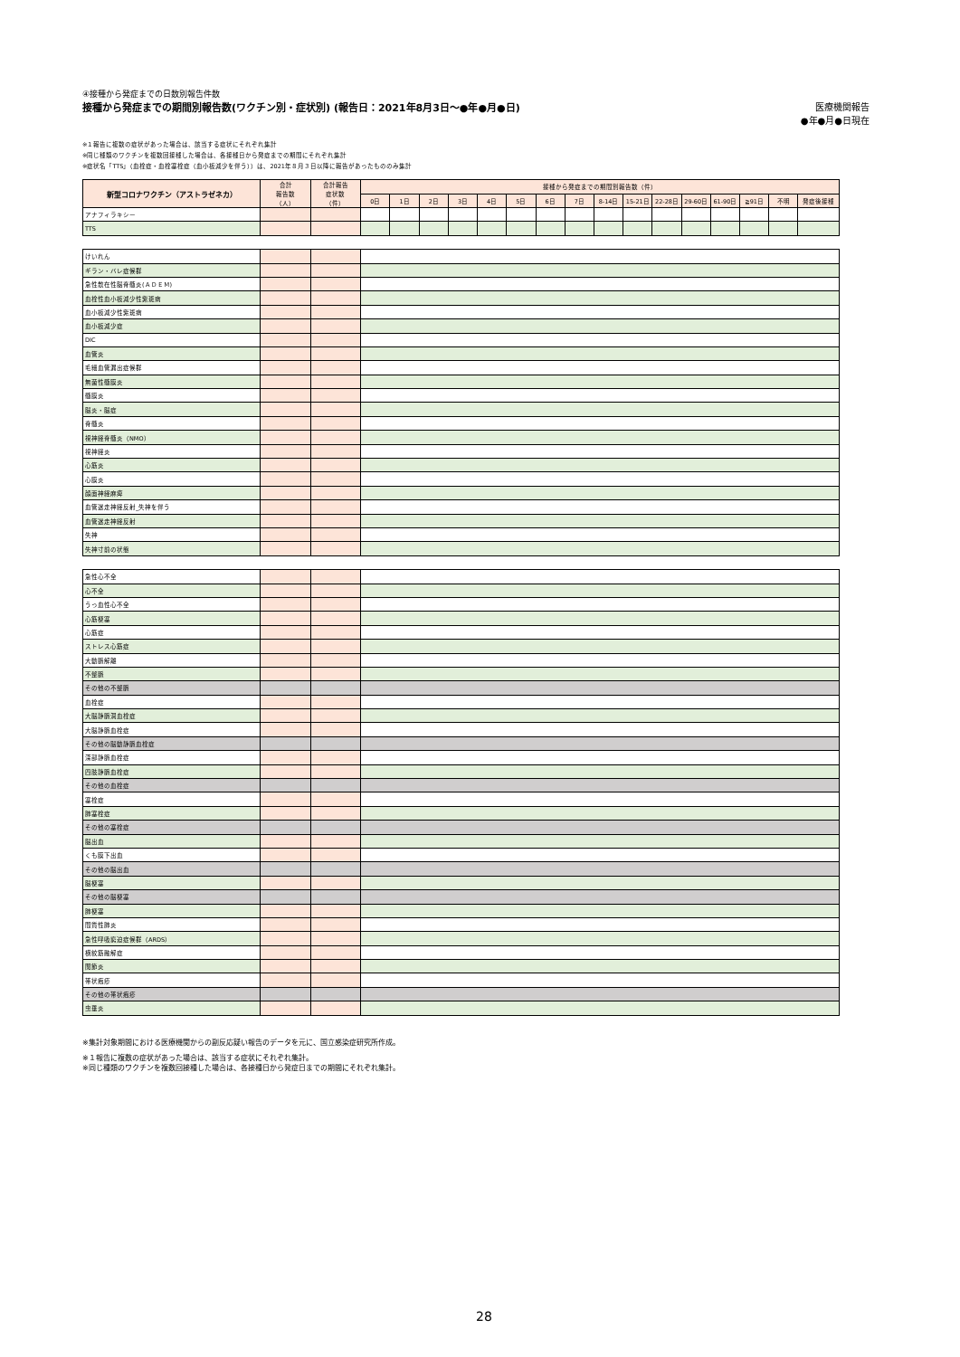④接種から発症までの日数別報告件数
接種から発症までの期間別報告数(ワクチン別・症状別) (報告日：2021年8月3日～●年●月●日) 医療機関報告
●年●月●日現在
※１報告に複数の症状があった場合は、該当する症状にそれぞれ集計
※同じ種類のワクチンを複数回接種した場合は、各接種日から発症までの期間にそれぞれ集計
※症状名「TTS」（血栓症・血栓塞栓症（血小板減少を伴う））は、2021年８月３日以降に報告があったもののみ集計
| 新型コロナワクチン（アストラゼネカ） | 合計 報告数 （人） | 合計報告 症状数 （件） | 接種から発症までの期間別報告数（件） | | | | | | | | | | | | | | | |
| --- | --- | --- | --- | --- | --- | --- | --- | --- | --- | --- | --- | --- | --- | --- | --- | --- | --- | --- |
| | | | 0日 | 1日 | 2日 | 3日 | 4日 | 5日 | 6日 | 7日 | 8-14日 | 15-21日 | 22-28日 | 29-60日 | 61-90日 | ≧91日 | 不明 | 発症後接種 |
| アナフィラキシー | | | | | | | | | | | | | | | | | | |
| TTS | | | | | | | | | | | | | | | | | | |
| けいれん | | | | | | | | | | | | | | | | | | |
| ギラン・バレ症候群 | | | | | | | | | | | | | | | | | | |
| 急性散在性脳脊髄炎(ＡＤＥＭ) | | | | | | | | | | | | | | | | | | |
| 血栓性血小板減少性紫斑病 | | | | | | | | | | | | | | | | | | |
| 血小板減少性紫斑病 | | | | | | | | | | | | | | | | | | |
| 血小板減少症 | | | | | | | | | | | | | | | | | | |
| DIC | | | | | | | | | | | | | | | | | | |
| 血管炎 | | | | | | | | | | | | | | | | | | |
| 毛細血管漏出症候群 | | | | | | | | | | | | | | | | | | |
| 無菌性髄膜炎 | | | | | | | | | | | | | | | | | | |
| 髄膜炎 | | | | | | | | | | | | | | | | | | |
| 脳炎・脳症 | | | | | | | | | | | | | | | | | | |
| 脊髄炎 | | | | | | | | | | | | | | | | | | |
| 視神経脊髄炎（NMO） | | | | | | | | | | | | | | | | | | |
| 視神経炎 | | | | | | | | | | | | | | | | | | |
| 心筋炎 | | | | | | | | | | | | | | | | | | |
| 心膜炎 | | | | | | | | | | | | | | | | | | |
| 顔面神経麻痺 | | | | | | | | | | | | | | | | | | |
| 血管迷走神経反射_失神を伴う | | | | | | | | | | | | | | | | | | |
| 血管迷走神経反射 | | | | | | | | | | | | | | | | | | |
| 失神 | | | | | | | | | | | | | | | | | | |
| 失神寸前の状態 | | | | | | | | | | | | | | | | | | |
| 急性心不全 | | | | | | | | | | | | | | | | | | |
| 心不全 | | | | | | | | | | | | | | | | | | |
| うっ血性心不全 | | | | | | | | | | | | | | | | | | |
| 心筋梗塞 | | | | | | | | | | | | | | | | | | |
| 心筋症 | | | | | | | | | | | | | | | | | | |
| ストレス心筋症 | | | | | | | | | | | | | | | | | | |
| 大動脈解離 | | | | | | | | | | | | | | | | | | |
| 不整脈 | | | | | | | | | | | | | | | | | | |
| その他の不整脈 | | | | | | | | | | | | | | | | | | |
| 血栓症 | | | | | | | | | | | | | | | | | | |
| 大脳静脈洞血栓症 | | | | | | | | | | | | | | | | | | |
| 大脳静脈血栓症 | | | | | | | | | | | | | | | | | | |
| その他の脳動静脈血栓症 | | | | | | | | | | | | | | | | | | |
| 深部静脈血栓症 | | | | | | | | | | | | | | | | | | |
| 四肢静脈血栓症 | | | | | | | | | | | | | | | | | | |
| その他の血栓症 | | | | | | | | | | | | | | | | | | |
| 塞栓症 | | | | | | | | | | | | | | | | | | |
| 肺塞栓症 | | | | | | | | | | | | | | | | | | |
| その他の塞栓症 | | | | | | | | | | | | | | | | | | |
| 脳出血 | | | | | | | | | | | | | | | | | | |
| くも膜下出血 | | | | | | | | | | | | | | | | | | |
| その他の脳出血 | | | | | | | | | | | | | | | | | | |
| 脳梗塞 | | | | | | | | | | | | | | | | | | |
| その他の脳梗塞 | | | | | | | | | | | | | | | | | | |
| 肺梗塞 | | | | | | | | | | | | | | | | | | |
| 間質性肺炎 | | | | | | | | | | | | | | | | | | |
| 急性呼吸窮迫症候群（ARDS） | | | | | | | | | | | | | | | | | | |
| 横紋筋融解症 | | | | | | | | | | | | | | | | | | |
| 関節炎 | | | | | | | | | | | | | | | | | | |
| 帯状疱疹 | | | | | | | | | | | | | | | | | | |
| その他の帯状疱疹 | | | | | | | | | | | | | | | | | | |
| 虫垂炎 | | | | | | | | | | | | | | | | | | |
※集計対象期間における医療機関からの副反応疑い報告のデータを元に、国立感染症研究所作成。
※１報告に複数の症状があった場合は、該当する症状にそれぞれ集計。
※同じ種類のワクチンを複数回接種した場合は、各接種日から発症日までの期間にそれぞれ集計。
28